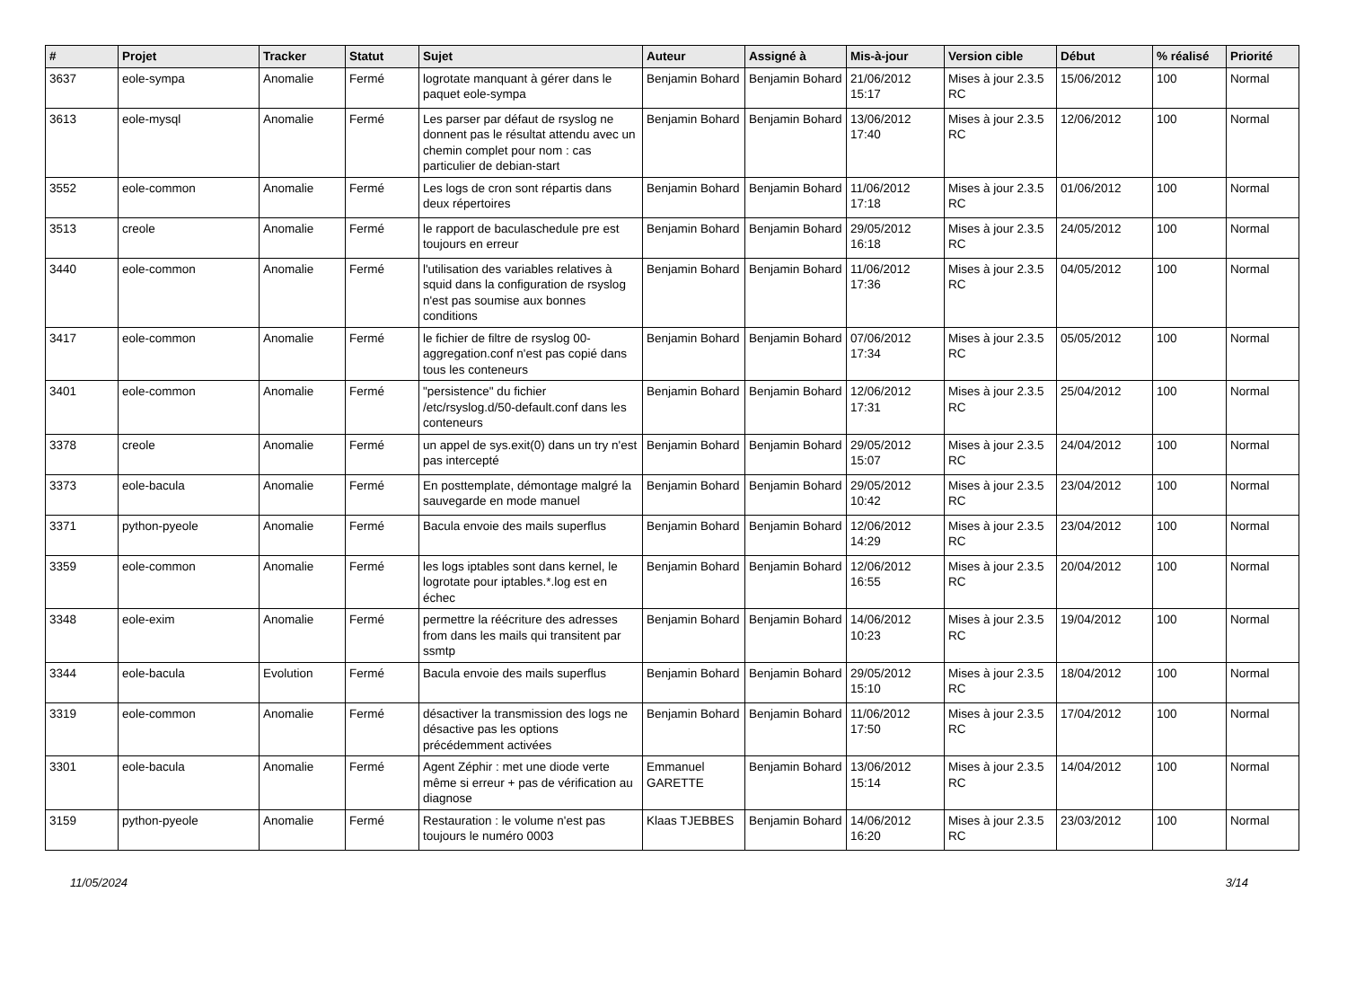| # | Projet | Tracker | Statut | Sujet | Auteur | Assigné à | Mis-à-jour | Version cible | Début | % réalisé | Priorité |
| --- | --- | --- | --- | --- | --- | --- | --- | --- | --- | --- | --- |
| 3637 | eole-sympa | Anomalie | Fermé | logrotate manquant à gérer dans le paquet eole-sympa | Benjamin Bohard | Benjamin Bohard | 21/06/2012 15:17 | Mises à jour 2.3.5 RC | 15/06/2012 | 100 | Normal |
| 3613 | eole-mysql | Anomalie | Fermé | Les parser par défaut de rsyslog ne donnent pas le résultat attendu avec un chemin complet pour nom : cas particulier de debian-start | Benjamin Bohard | Benjamin Bohard | 13/06/2012 17:40 | Mises à jour 2.3.5 RC | 12/06/2012 | 100 | Normal |
| 3552 | eole-common | Anomalie | Fermé | Les logs de cron sont répartis dans deux répertoires | Benjamin Bohard | Benjamin Bohard | 11/06/2012 17:18 | Mises à jour 2.3.5 RC | 01/06/2012 | 100 | Normal |
| 3513 | creole | Anomalie | Fermé | le rapport de baculaschedule pre est toujours en erreur | Benjamin Bohard | Benjamin Bohard | 29/05/2012 16:18 | Mises à jour 2.3.5 RC | 24/05/2012 | 100 | Normal |
| 3440 | eole-common | Anomalie | Fermé | l'utilisation des variables relatives à squid dans la configuration de rsyslog n'est pas soumise aux bonnes conditions | Benjamin Bohard | Benjamin Bohard | 11/06/2012 17:36 | Mises à jour 2.3.5 RC | 04/05/2012 | 100 | Normal |
| 3417 | eole-common | Anomalie | Fermé | le fichier de filtre de rsyslog 00-aggregation.conf n'est pas copié dans tous les conteneurs | Benjamin Bohard | Benjamin Bohard | 07/06/2012 17:34 | Mises à jour 2.3.5 RC | 05/05/2012 | 100 | Normal |
| 3401 | eole-common | Anomalie | Fermé | "persistence" du fichier /etc/rsyslog.d/50-default.conf dans les conteneurs | Benjamin Bohard | Benjamin Bohard | 12/06/2012 17:31 | Mises à jour 2.3.5 RC | 25/04/2012 | 100 | Normal |
| 3378 | creole | Anomalie | Fermé | un appel de sys.exit(0) dans un try n'est pas intercepté | Benjamin Bohard | Benjamin Bohard | 29/05/2012 15:07 | Mises à jour 2.3.5 RC | 24/04/2012 | 100 | Normal |
| 3373 | eole-bacula | Anomalie | Fermé | En posttemplate, démontage malgré la sauvegarde en mode manuel | Benjamin Bohard | Benjamin Bohard | 29/05/2012 10:42 | Mises à jour 2.3.5 RC | 23/04/2012 | 100 | Normal |
| 3371 | python-pyeole | Anomalie | Fermé | Bacula envoie des mails superflus | Benjamin Bohard | Benjamin Bohard | 12/06/2012 14:29 | Mises à jour 2.3.5 RC | 23/04/2012 | 100 | Normal |
| 3359 | eole-common | Anomalie | Fermé | les logs iptables sont dans kernel, le logrotate pour iptables.*.log est en échec | Benjamin Bohard | Benjamin Bohard | 12/06/2012 16:55 | Mises à jour 2.3.5 RC | 20/04/2012 | 100 | Normal |
| 3348 | eole-exim | Anomalie | Fermé | permettre la réécriture des adresses from dans les mails qui transitent par ssmtp | Benjamin Bohard | Benjamin Bohard | 14/06/2012 10:23 | Mises à jour 2.3.5 RC | 19/04/2012 | 100 | Normal |
| 3344 | eole-bacula | Evolution | Fermé | Bacula envoie des mails superflus | Benjamin Bohard | Benjamin Bohard | 29/05/2012 15:10 | Mises à jour 2.3.5 RC | 18/04/2012 | 100 | Normal |
| 3319 | eole-common | Anomalie | Fermé | désactiver la transmission des logs ne désactive pas les options précédemment activées | Benjamin Bohard | Benjamin Bohard | 11/06/2012 17:50 | Mises à jour 2.3.5 RC | 17/04/2012 | 100 | Normal |
| 3301 | eole-bacula | Anomalie | Fermé | Agent Zéphir : met une diode verte même si erreur + pas de vérification au diagnose | Emmanuel GARETTE | Benjamin Bohard | 13/06/2012 15:14 | Mises à jour 2.3.5 RC | 14/04/2012 | 100 | Normal |
| 3159 | python-pyeole | Anomalie | Fermé | Restauration : le volume n'est pas toujours le numéro 0003 | Klaas TJEBBES | Benjamin Bohard | 14/06/2012 16:20 | Mises à jour 2.3.5 RC | 23/03/2012 | 100 | Normal |
11/05/2024 3/14